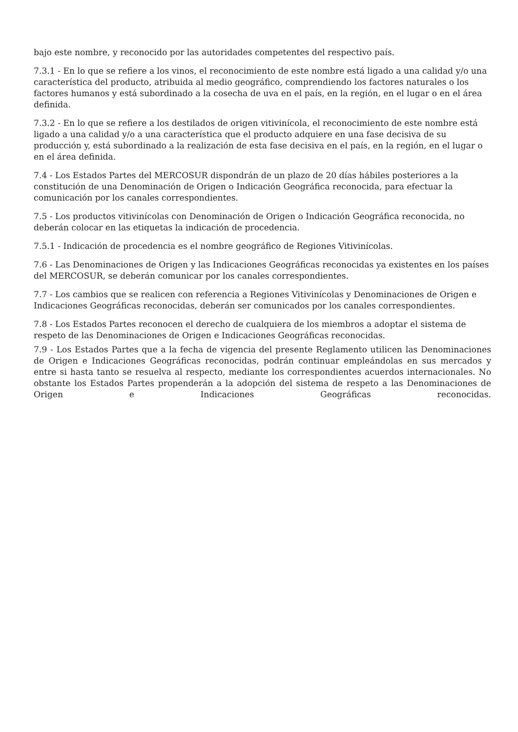bajo este nombre, y reconocido por las autoridades competentes del respectivo país.
7.3.1 - En lo que se refiere a los vinos, el reconocimiento de este nombre está ligado a una calidad y/o una característica del producto, atribuida al medio geográfico, comprendiendo los factores naturales o los factores humanos y está subordinado a la cosecha de uva en el país, en la región, en el lugar o en el área definida.
7.3.2 - En lo que se refiere a los destilados de origen vitivinícola, el reconocimiento de este nombre está ligado a una calidad y/o a una característica que el producto adquiere en una fase decisiva de su producción y, está subordinado a la realización de esta fase decisiva en el país, en la región, en el lugar o en el área definida.
7.4 - Los Estados Partes del MERCOSUR dispondrán de un plazo de 20 días hábiles posteriores a la constitución de una Denominación de Origen o Indicación Geográfica reconocida, para efectuar la comunicación por los canales correspondientes.
7.5 - Los productos vitivinícolas con Denominación de Origen o Indicación Geográfica reconocida, no deberán colocar en las etiquetas la indicación de procedencia.
7.5.1 - Indicación de procedencia es el nombre geográfico de Regiones Vitivinícolas.
7.6 - Las Denominaciones de Origen y las Indicaciones Geográficas reconocidas ya existentes en los países del MERCOSUR, se deberán comunicar por los canales correspondientes.
7.7 - Los cambios que se realicen con referencia a Regiones Vitivinícolas y Denominaciones de Origen e Indicaciones Geográficas reconocidas, deberán ser comunicados por los canales correspondientes.
7.8 - Los Estados Partes reconocen el derecho de cualquiera de los miembros a adoptar el sistema de respeto de las Denominaciones de Origen e Indicaciones Geográficas reconocidas.
7.9 - Los Estados Partes que a la fecha de vigencia del presente Reglamento utilicen las Denominaciones de Origen e Indicaciones Geográficas reconocidas, podrán continuar empleándolas en sus mercados y entre si hasta tanto se resuelva al respecto, mediante los correspondientes acuerdos internacionales. No obstante los Estados Partes propenderán a la adopción del sistema de respeto a las Denominaciones de Origen e Indicaciones Geográficas reconocidas.